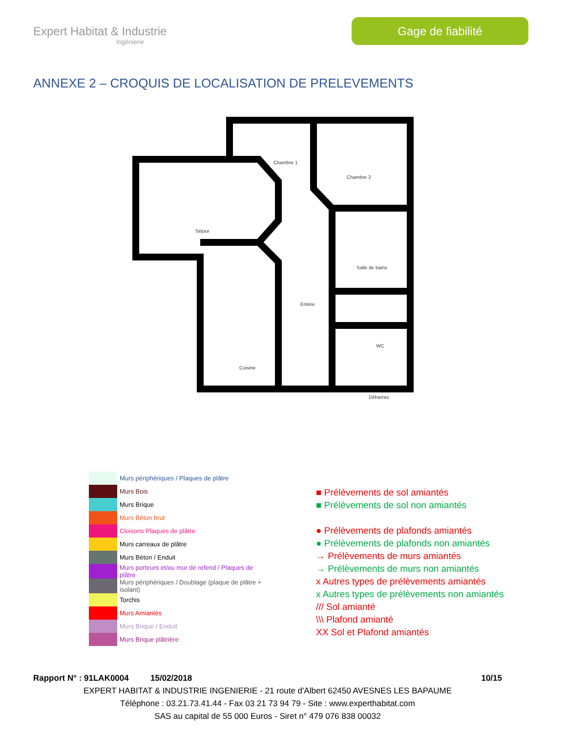Expert Habitat & Industrie
Ingénierie
Gage de fiabilité
ANNEXE 2 – CROQUIS DE LOCALISATION DE PRELEVEMENTS
Chambre 1
Chambre 2
Séjour
Entrée
Salle de bains
Cuisine
WC
Débarras
Murs périphériques / Plaques de plâtre
Murs Bois
Murs Brique
Murs Béton brut
Cloisons Plaques de plâtre
Murs carreaux de plâtre
Murs Béton / Enduit
Murs porteurs et/ou mur de refend / Plaques de plâtre
Murs périphériques / Doublage (plaque de plâtre + isolant)
Torchis
Murs Amiantés
Murs Brique / Enduit
Murs Brique plâtrière
■ Prélèvements de sol amiantés
■ Prélèvements de sol non amiantés
● Prélèvements de plafonds amiantés
● Prélèvements de plafonds non amiantés
→ Prélèvements de murs amiantés
→ Prélèvements de murs non amiantés
x Autres types de prélèvements amiantés
x Autres types de prélèvements non amiantés
/// Sol amianté
\\\ Plafond amianté
XX Sol et Plafond amiantés
Rapport N° : 91LAK0004 15/02/2018 10/15
EXPERT HABITAT & INDUSTRIE INGENIERIE - 21 route d'Albert 62450 AVESNES LES BAPAUME
Téléphone : 03.21.73.41.44 - Fax 03 21 73 94 79 - Site : www.experthabitat.com
SAS au capital de 55 000 Euros - Siret n° 479 076 838 00032